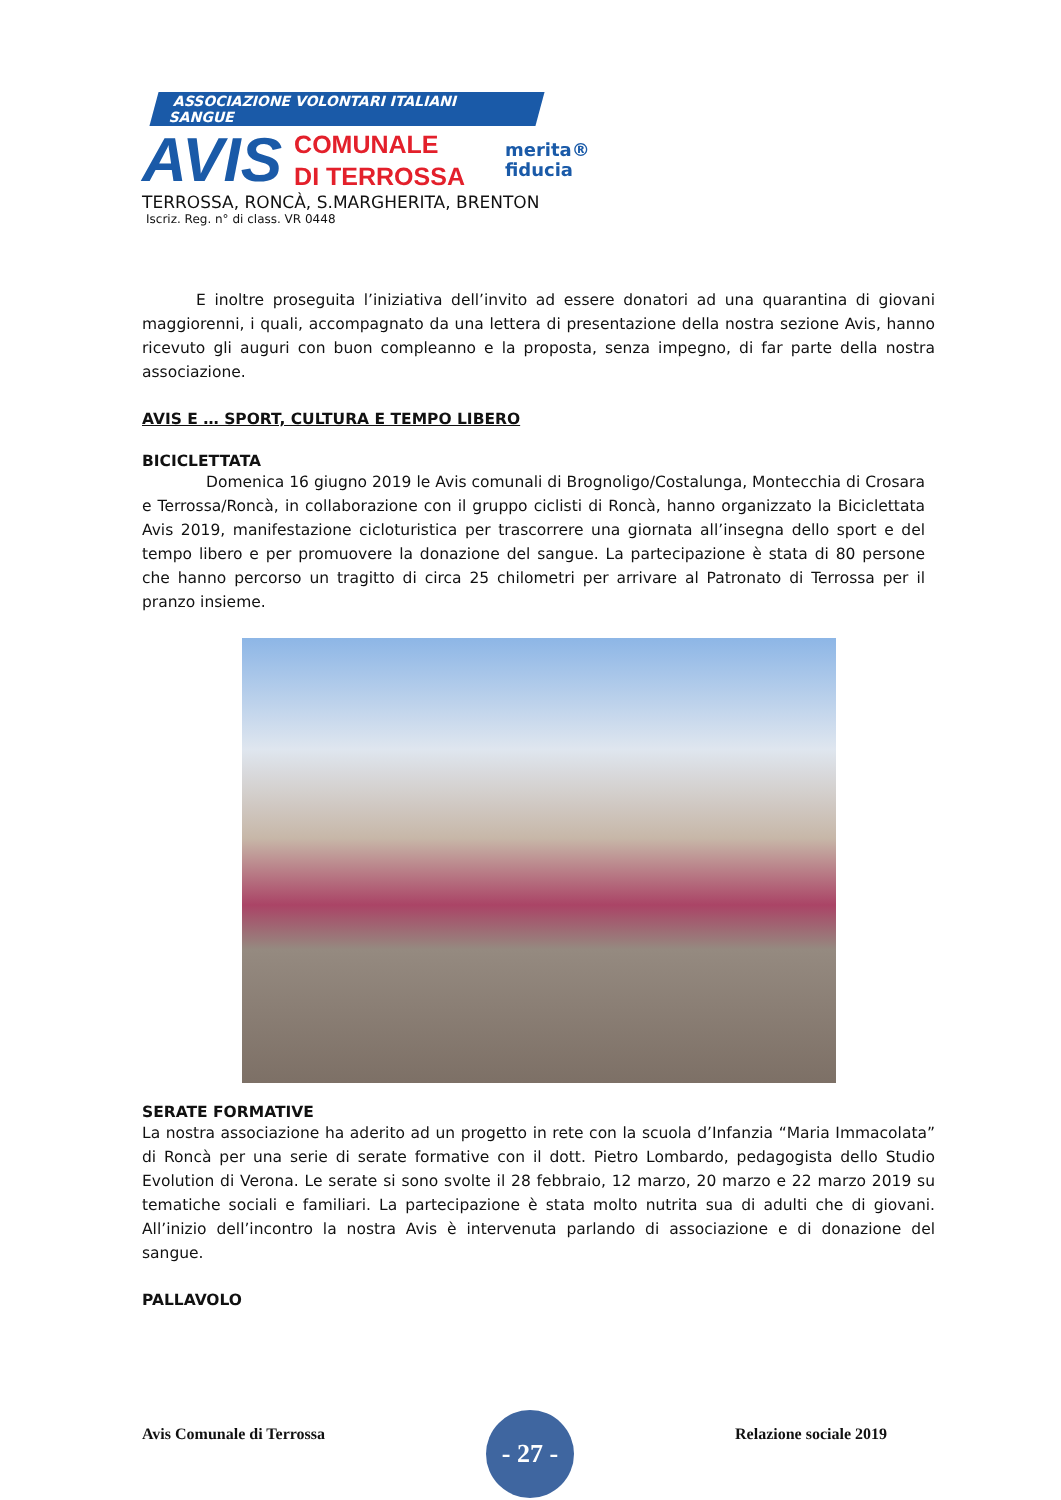ASSOCIAZIONE VOLONTARI ITALIANI SANGUE
AVIS
COMUNALE
DI TERROSSA
merita®
fiducia
TERROSSA, RONCÀ, S.MARGHERITA, BRENTON
Iscriz. Reg. n° di class. VR 0448
E inoltre proseguita l’iniziativa dell’invito ad essere donatori ad una quarantina di giovani maggiorenni, i quali, accompagnato da una lettera di presentazione della nostra sezione Avis, hanno ricevuto gli auguri con buon compleanno e la proposta, senza impegno, di far parte della nostra associazione.
AVIS E … SPORT, CULTURA E TEMPO LIBERO
BICICLETTATA
Domenica 16 giugno 2019 le Avis comunali di Brognoligo/Costalunga, Montecchia di Crosara e Terrossa/Roncà, in collaborazione con il gruppo ciclisti di Roncà, hanno organizzato la Biciclettata Avis 2019, manifestazione cicloturistica per trascorrere una giornata all’insegna dello sport e del tempo libero e per promuovere la donazione del sangue. La partecipazione è stata di 80 persone che hanno percorso un tragitto di circa 25 chilometri per arrivare al Patronato di Terrossa per il pranzo insieme.
SERATE FORMATIVE
La nostra associazione ha aderito ad un progetto in rete con la scuola d’Infanzia “Maria Immacolata” di Roncà per una serie di serate formative con il dott. Pietro Lombardo, pedagogista dello Studio Evolution di Verona. Le serate si sono svolte il 28 febbraio, 12 marzo, 20 marzo e 22 marzo 2019 su tematiche sociali e familiari. La partecipazione è stata molto nutrita sua di adulti che di giovani. All’inizio dell’incontro la nostra Avis è intervenuta parlando di associazione e di donazione del sangue.
PALLAVOLO
Avis Comunale di Terrossa
- 27 -
Relazione sociale 2019